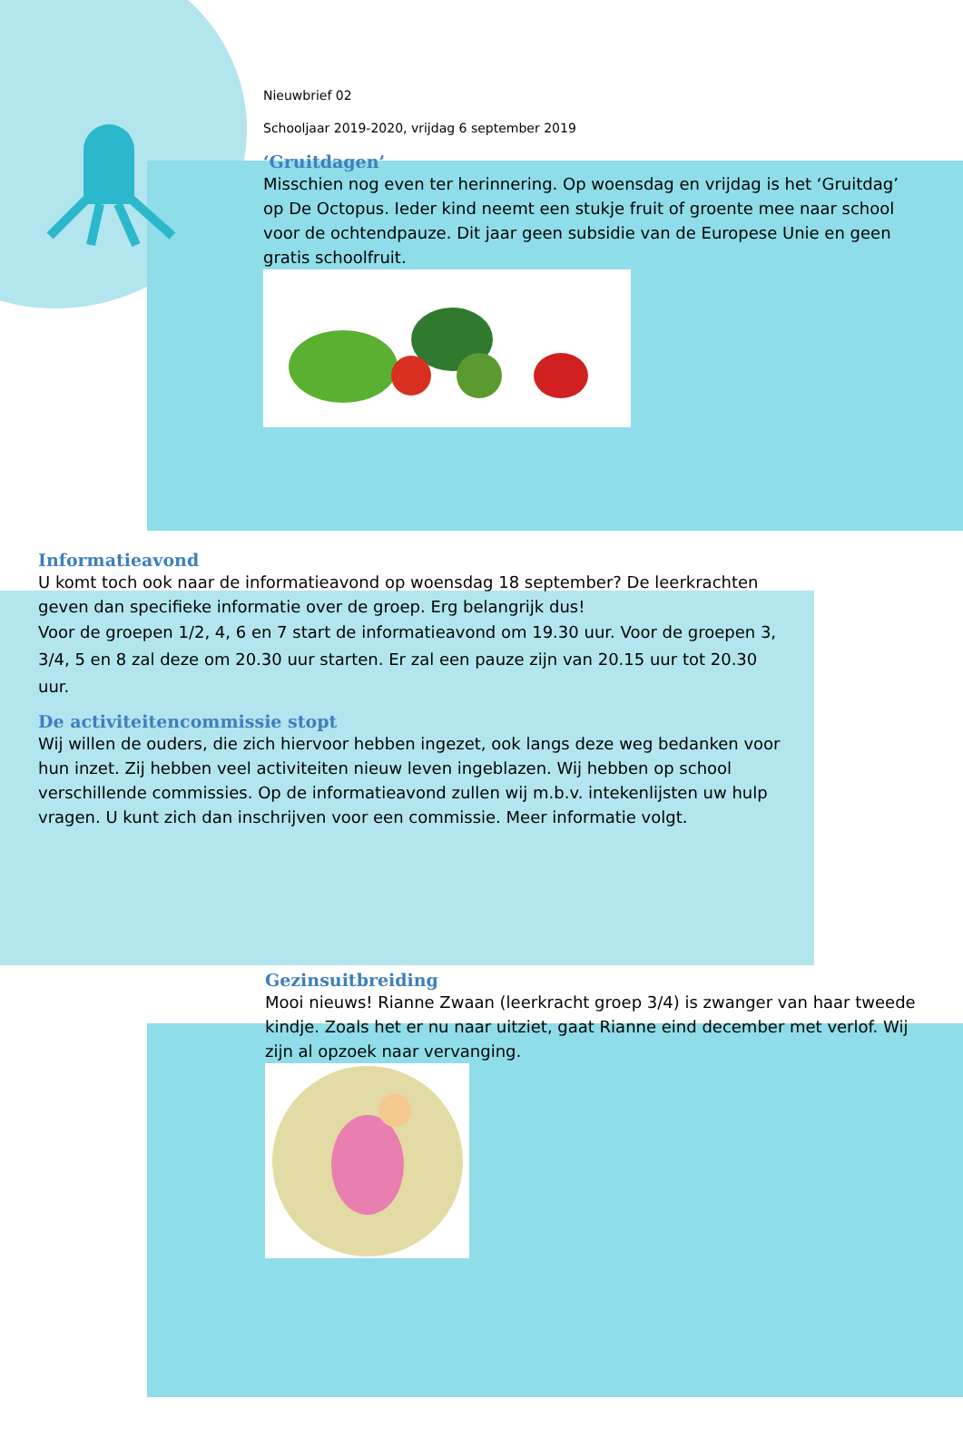Nieuwbrief 02
Schooljaar 2019-2020, vrijdag 6 september 2019
‘Gruitdagen’
Misschien nog even ter herinnering. Op woensdag en vrijdag is het ‘Gruitdag’ op De Octopus. Ieder kind neemt een stukje fruit of groente mee naar school voor de ochtendpauze. Dit jaar geen subsidie van de Europese Unie en geen gratis schoolfruit.
Informatieavond
U komt toch ook naar de informatieavond op woensdag 18 september? De leerkrachten geven dan specifieke informatie over de groep. Erg belangrijk dus!
Voor de groepen 1/2, 4, 6 en 7 start de informatieavond om 19.30 uur. Voor de groepen 3, 3/4, 5 en 8 zal deze om 20.30 uur starten. Er zal een pauze zijn van 20.15 uur tot 20.30 uur.
De activiteitencommissie stopt
Wij willen de ouders, die zich hiervoor hebben ingezet, ook langs deze weg bedanken voor hun inzet. Zij hebben veel activiteiten nieuw leven ingeblazen. Wij hebben op school verschillende commissies. Op de informatieavond zullen wij m.b.v. intekenlijsten uw hulp vragen. U kunt zich dan inschrijven voor een commissie. Meer informatie volgt.
Gezinsuitbreiding
Mooi nieuws! Rianne Zwaan (leerkracht groep 3/4) is zwanger van haar tweede kindje. Zoals het er nu naar uitziet, gaat Rianne eind december met verlof. Wij zijn al opzoek naar vervanging.